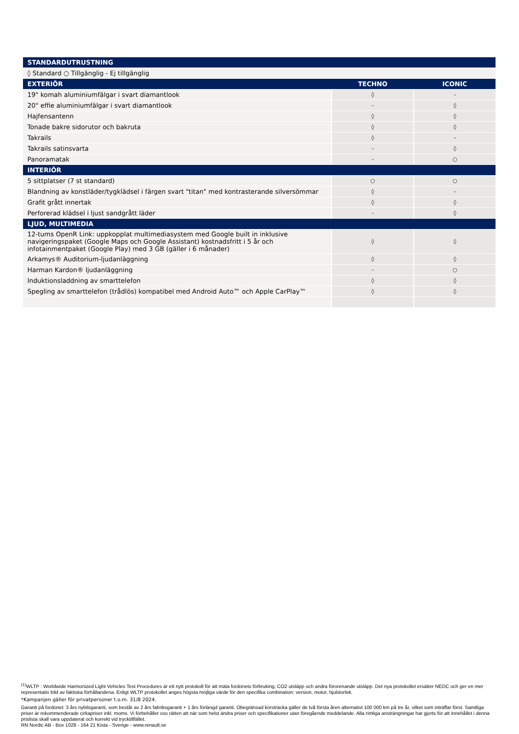| STANDARDUTRUSTNING | | |
| --- | --- | --- |
| ◊ Standard ○ Tillgänglig - Ej tillgänglig | | |
| EXTERIÖR | TECHNO | ICONIC |
| 19" komah aluminiumfälgar i svart diamantlook | ◊ | - |
| 20" effie aluminiumfälgar i svart diamantlook | - | ◊ |
| Hajfensantenn | ◊ | ◊ |
| Tonade bakre sidorutor och bakruta | ◊ | ◊ |
| Takrails | ◊ | - |
| Takrails satinsvarta | - | ◊ |
| Panoramatak | - | ○ |
| INTERIÖR | | |
| 5 sittplatser (7 st standard) | ○ | ○ |
| Blandning av konstläder/tygklädsel i färgen svart "titan" med kontrasterande silversömmar | ◊ | - |
| Grafit grått innertak | ◊ | ◊ |
| Perforerad klädsel i ljust sandgrått läder | - | ◊ |
| LJUD, MULTIMEDIA | | |
| 12-tums OpenR Link: uppkopplat multimediasystem med Google built in inklusive navigeringspaket (Google Maps och Google Assistant) kostnadsfritt i 5 år och infotainmentpaket (Google Play) med 3 GB (gäller i 6 månader) | ◊ | ◊ |
| Arkamys® Auditorium-ljudanläggning | ◊ | ◊ |
| Harman Kardon® ljudanläggning | - | ○ |
| Induktionsladdning av smarttelefon | ◊ | ◊ |
| Spegling av smarttelefon (trådlös) kompatibel med Android Auto™ och Apple CarPlay™ | ◊ | ◊ |
<sup>(1)</sup> WLTP : Worldwide Harmonized Light Vehicles Test Procedures är ett nytt protokoll för att mäta fordonets förbruking, CO2 utsläpp och andra förorenande utsläpp. Det nya protokollet ersätter NEDC och ger en mer representativ bild av faktiska förhållandena. Enligt WLTP protokollet anges högsta möjliga värde för den specifika combination: version, motor, hjulstorlek.
*Kampanjen gäller för privatpersoner t.o.m. 31/8 2024.
Garanti på fordonet: 3 års nybilsgaranti, som består av 2 års fabriksgaranti + 1 års förlängd garanti. Obegränsad körsträcka gäller de två första åren alternativt 100 000 km på tre år, vilket som inträffar först. Samtliga priser är rekommenderade cirkapriser inkl. moms. Vi förbehåller oss rätten att när som helst ändra priser och specifikationer utan föregående meddelande. Alla rimliga ansträngningar har gjorts för att innehållet i denna prislista skall vara uppdaterat och korrekt vid trycktillfället.
RN Nordic AB - Box 1028 - 164 21 Kista - Sverige - www.renault.se